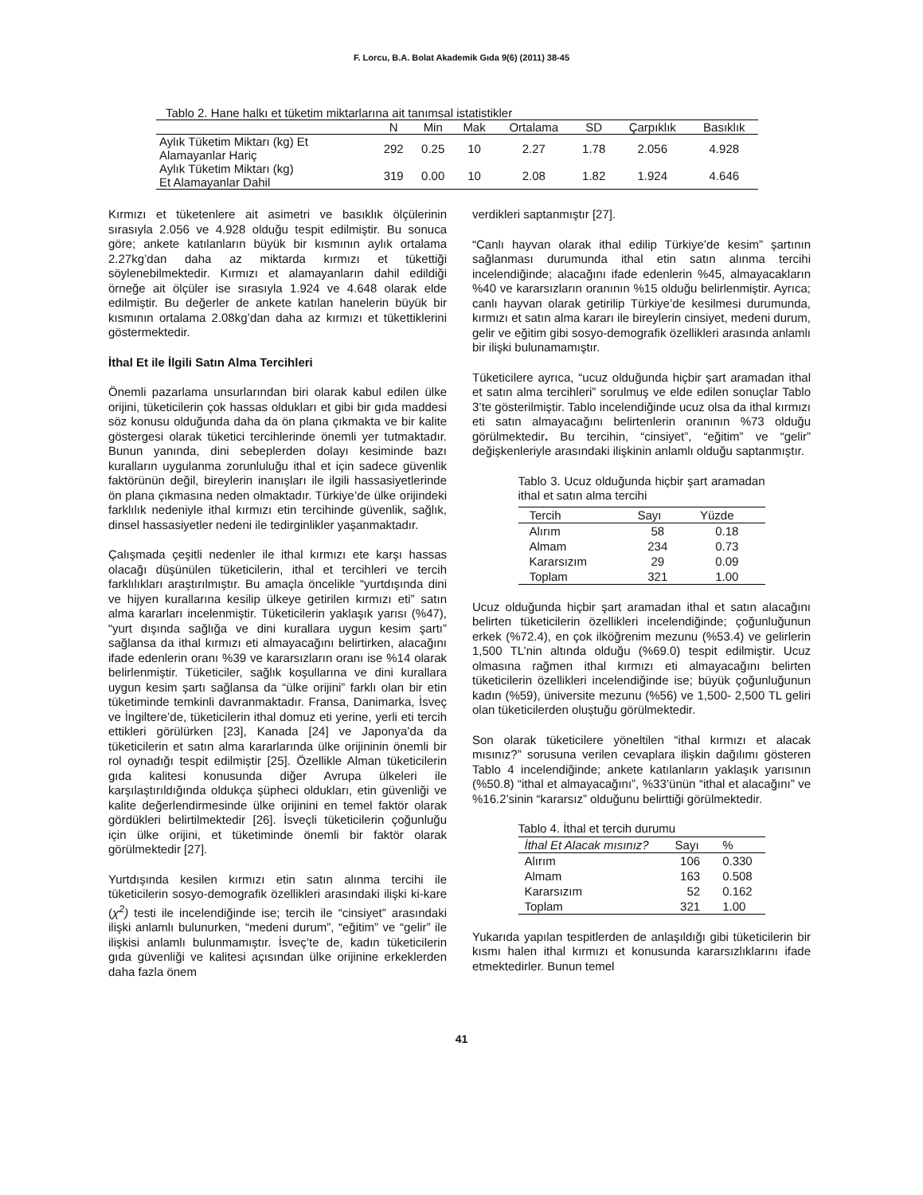F. Lorcu, B.A. Bolat Akademik Gıda 9(6) (2011) 38-45
Tablo 2. Hane halkı et tüketim miktarlarına ait tanımsal istatistikler
| | N | Min | Mak | Ortalama | SD | Çarpıklık | Basıklık |
| --- | --- | --- | --- | --- | --- | --- | --- |
| Aylık Tüketim Miktarı (kg) Et Alamayanlar Hariç | 292 | 0.25 | 10 | 2.27 | 1.78 | 2.056 | 4.928 |
| Aylık Tüketim Miktarı (kg) Et Alamayanlar Dahil | 319 | 0.00 | 10 | 2.08 | 1.82 | 1.924 | 4.646 |
Kırmızı et tüketenlere ait asimetri ve basıklık ölçülerinin sırasıyla 2.056 ve 4.928 olduğu tespit edilmiştir. Bu sonuca göre; ankete katılanların büyük bir kısmının aylık ortalama 2.27kg’dan daha az miktarda kırmızı et tükettiği söylenebilmektedir. Kırmızı et alamayanların dahil edildiği örneğe ait ölçüler ise sırasıyla 1.924 ve 4.648 olarak elde edilmiştir. Bu değerler de ankete katılan hanelerin büyük bir kısmının ortalama 2.08kg’dan daha az kırmızı et tükettiklerini göstermektedir.
İthal Et ile İlgili Satın Alma Tercihleri
Önemli pazarlama unsurlarından biri olarak kabul edilen ülke orijini, tüketicilerin çok hassas oldukları et gibi bir gıda maddesi söz konusu olduğunda daha da ön plana çıkmakta ve bir kalite göstergesi olarak tüketici tercihlerinde önemli yer tutmaktadır. Bunun yanında, dini sebeplerden dolayı kesiminde bazı kuralların uygulanma zorunluluğu ithal et için sadece güvenlik faktörünün değil, bireylerin inanışları ile ilgili hassasiyetlerinde ön plana çıkmasına neden olmaktadır. Türkiye’de ülke orijindeki farklılık nedeniyle ithal kırmızı etin tercihinde güvenlik, sağlık, dinsel hassasiyetler nedeni ile tedirginlikler yaşanmaktadır.
Çalışmada çeşitli nedenler ile ithal kırmızı ete karşı hassas olacağı düşünülen tüketicilerin, ithal et tercihleri ve tercih farklılıkları araştırılmıştır. Bu amaçla öncelikle “yurtdışında dini ve hijyen kurallarına kesilip ülkeye getirilen kırmızı eti” satın alma kararları incelenmiştir. Tüketicilerin yaklaşık yarısı (%47), “yurt dışında sağlığa ve dini kurallara uygun kesim şartı” sağlansa da ithal kırmızı eti almayacağını belirtirken, alacağını ifade edenlerin oranı %39 ve kararsızların oranı ise %14 olarak belirlenmiştir. Tüketiciler, sağlık koşullarına ve dini kurallara uygun kesim şartı sağlansa da “ülke orijini” farklı olan bir etin tüketiminde temkinli davranmaktadır. Fransa, Danimarka, İsveç ve İngiltere’de, tüketicilerin ithal domuz eti yerine, yerli eti tercih ettikleri görülürken [23], Kanada [24] ve Japonya’da da tüketicilerin et satın alma kararlarında ülke orijininin önemli bir rol oynadığı tespit edilmiştir [25]. Özellikle Alman tüketicilerin gıda kalitesi konusunda diğer Avrupa ülkeleri ile karşılaştırıldığında oldukça şüpheci oldukları, etin güvenliği ve kalite değerlendirmesinde ülke orijinini en temel faktör olarak gördükleri belirtilmektedir [26]. İsveçli tüketicilerin çoğunluğu için ülke orijini, et tüketiminde önemli bir faktör olarak görülmektedir [27].
Yurtdışında kesilen kırmızı etin satın alınma tercihi ile tüketicilerin sosyo-demografik özellikleri arasındaki ilişki ki-kare (χ<sup>2</sup>) testi ile incelendiğinde ise; tercih ile “cinsiyet” arasındaki ilişki anlamlı bulunurken, “medeni durum”, “eğitim” ve “gelir” ile ilişkisi anlamlı bulunmamıştır. İsveç’te de, kadın tüketicilerin gıda güvenliği ve kalitesi açısından ülke orijinine erkeklerden daha fazla önem
verdikleri saptanmıştır [27].
“Canlı hayvan olarak ithal edilip Türkiye’de kesim” şartının sağlanması durumunda ithal etin satın alınma tercihi incelendiğinde; alacağını ifade edenlerin %45, almayacakların %40 ve kararsızların oranının %15 olduğu belirlenmiştir. Ayrıca; canlı hayvan olarak getirilip Türkiye’de kesilmesi durumunda, kırmızı et satın alma kararı ile bireylerin cinsiyet, medeni durum, gelir ve eğitim gibi sosyo-demografik özellikleri arasında anlamlı bir ilişki bulunamamıştır.
Tüketicilere ayrıca, “ucuz olduğunda hiçbir şart aramadan ithal et satın alma tercihleri” sorulmuş ve elde edilen sonuçlar Tablo 3’te gösterilmiştir. Tablo incelendiğinde ucuz olsa da ithal kırmızı eti satın almayacağını belirtenlerin oranının %73 olduğu görülmektedir. Bu tercihin, “cinsiyet”, “eğitim” ve “gelir” değişkenleriyle arasındaki ilişkinin anlamlı olduğu saptanmıştır.
Tablo 3. Ucuz olduğunda hiçbir şart aramadan ithal et satın alma tercihi
| Tercih | Sayı | Yüzde |
| --- | --- | --- |
| Alırım | 58 | 0.18 |
| Almam | 234 | 0.73 |
| Kararsızım | 29 | 0.09 |
| Toplam | 321 | 1.00 |
Ucuz olduğunda hiçbir şart aramadan ithal et satın alacağını belirten tüketicilerin özellikleri incelendiğinde; çoğunluğunun erkek (%72.4), en çok ilköğrenim mezunu (%53.4) ve gelirlerin 1,500 TL’nin altında olduğu (%69.0) tespit edilmiştir. Ucuz olmasına rağmen ithal kırmızı eti almayacağını belirten tüketicilerin özellikleri incelendiğinde ise; büyük çoğunluğunun kadın (%59), üniversite mezunu (%56) ve 1,500- 2,500 TL geliri olan tüketicilerden oluştuğu görülmektedir.
Son olarak tüketicilere yöneltilen “ithal kırmızı et alacak mısınız?” sorusuna verilen cevaplara ilişkin dağılımı gösteren Tablo 4 incelendiğinde; ankete katılanların yaklaşık yarısının (%50.8) “ithal et almayacağını”, %33’ünün “ithal et alacağını” ve %16.2’sinin “kararsız” olduğunu belirttiği görülmektedir.
Tablo 4. İthal et tercih durumu
| İthal Et Alacak mısınız? | Sayı | % |
| --- | --- | --- |
| Alırım | 106 | 0.330 |
| Almam | 163 | 0.508 |
| Kararsızım | 52 | 0.162 |
| Toplam | 321 | 1.00 |
Yukarıda yapılan tespitlerden de anlaşıldığı gibi tüketicilerin bir kısmı halen ithal kırmızı et konusunda kararsızlıklarını ifade etmektedirler. Bunun temel
41